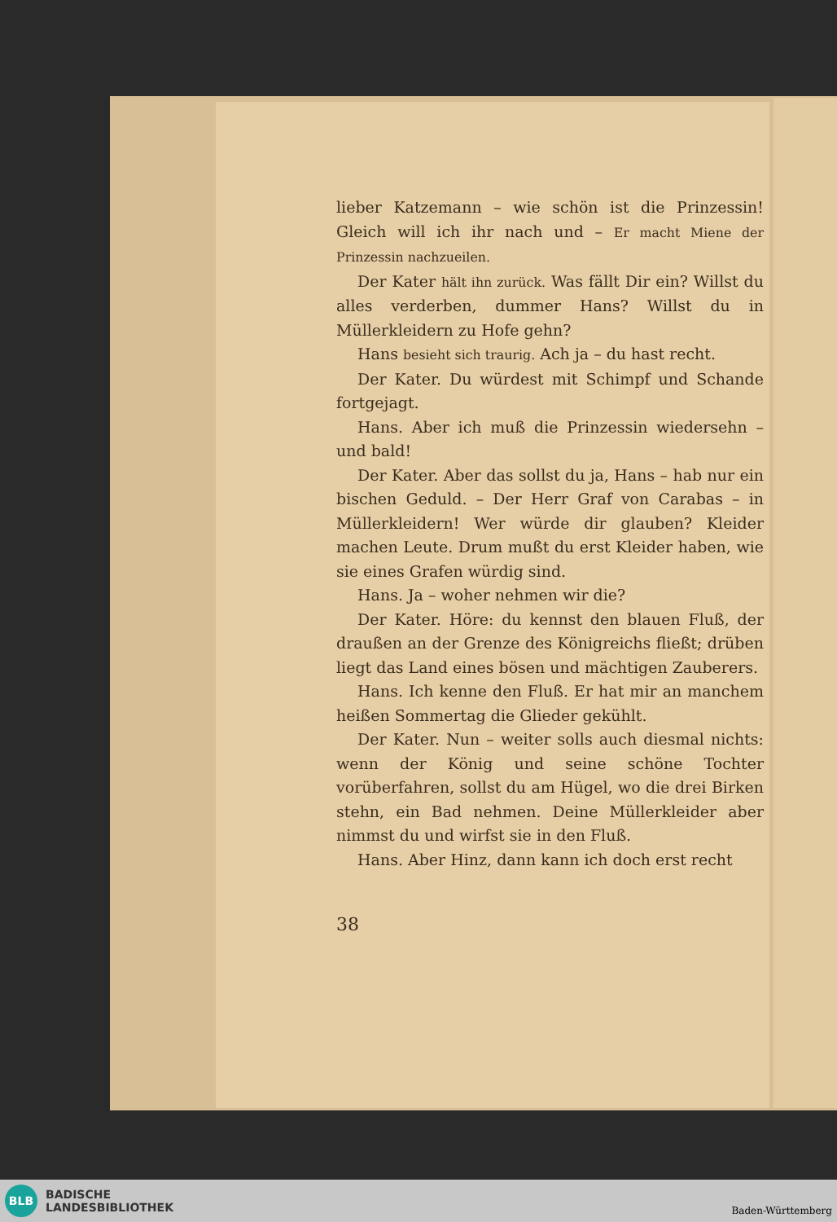lieber Katzemann – wie schön ist die Prinzessin! Gleich will ich ihr nach und – Er macht Miene der Prinzessin nachzueilen.
Der Kater hält ihn zurück. Was fällt Dir ein? Willst du alles verderben, dummer Hans? Willst du in Müllerkleidern zu Hofe gehn?
Hans besieht sich traurig. Ach ja – du hast recht.
Der Kater. Du würdest mit Schimpf und Schande fortgejagt.
Hans. Aber ich muß die Prinzessin wiedersehn – und bald!
Der Kater. Aber das sollst du ja, Hans – hab nur ein bischen Geduld. – Der Herr Graf von Carabas – in Müllerkleidern! Wer würde dir glauben? Kleider machen Leute. Drum mußt du erst Kleider haben, wie sie eines Grafen würdig sind.
Hans. Ja – woher nehmen wir die?
Der Kater. Höre: du kennst den blauen Fluß, der draußen an der Grenze des Königreichs fließt; drüben liegt das Land eines bösen und mächtigen Zauberers.
Hans. Ich kenne den Fluß. Er hat mir an manchem heißen Sommertag die Glieder gekühlt.
Der Kater. Nun – weiter solls auch diesmal nichts: wenn der König und seine schöne Tochter vorüberfahren, sollst du am Hügel, wo die drei Birken stehn, ein Bad nehmen. Deine Müllerkleider aber nimmst du und wirfst sie in den Fluß.
Hans. Aber Hinz, dann kann ich doch erst recht
38
BLB
BADISCHE
LANDESBIBLIOTHEK
Baden-Württemberg